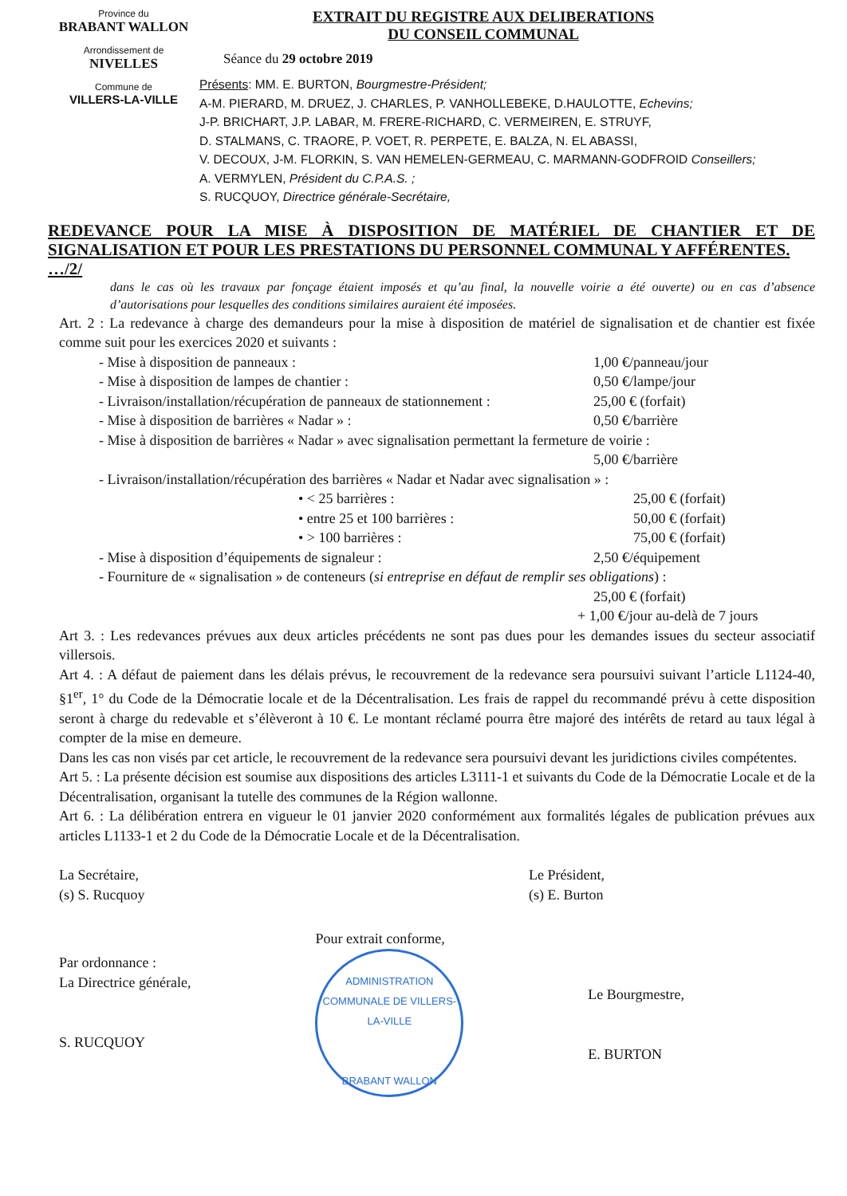Province du
BRABANT WALLON
Arrondissement de
NIVELLES
Commune de
VILLERS-LA-VILLE
EXTRAIT DU REGISTRE AUX DELIBERATIONS
DU CONSEIL COMMUNAL
Séance du 29 octobre 2019
Présents: MM. E. BURTON, Bourgmestre-Président;
A-M. PIERARD, M. DRUEZ, J. CHARLES, P. VANHOLLEBEKE, D.HAULOTTE, Echevins;
J-P. BRICHART, J.P. LABAR, M. FRERE-RICHARD, C. VERMEIREN, E. STRUYF,
D. STALMANS, C. TRAORE, P. VOET, R. PERPETE, E. BALZA, N. EL ABASSI,
V. DECOUX, J-M. FLORKIN, S. VAN HEMELEN-GERMEAU, C. MARMANN-GODFROID Conseillers;
A. VERMYLEN, Président du C.P.A.S. ;
S. RUCQUOY, Directrice générale-Secrétaire,
REDEVANCE POUR LA MISE À DISPOSITION DE MATÉRIEL DE CHANTIER ET DE SIGNALISATION ET POUR LES PRESTATIONS DU PERSONNEL COMMUNAL Y AFFÉRENTES.
…/2/
dans le cas où les travaux par fonçage étaient imposés et qu’au final, la nouvelle voirie a été ouverte) ou en cas d’absence d’autorisations pour lesquelles des conditions similaires auraient été imposées.
Art. 2 : La redevance à charge des demandeurs pour la mise à disposition de matériel de signalisation et de chantier est fixée comme suit pour les exercices 2020 et suivants :
- Mise à disposition de panneaux : 1,00 €/panneau/jour
- Mise à disposition de lampes de chantier : 0,50 €/lampe/jour
- Livraison/installation/récupération de panneaux de stationnement : 25,00 € (forfait)
- Mise à disposition de barrières « Nadar » : 0,50 €/barrière
- Mise à disposition de barrières « Nadar » avec signalisation permettant la fermeture de voirie :
5,00 €/barrière
- Livraison/installation/récupération des barrières « Nadar et Nadar avec signalisation » :
• < 25 barrières : 25,00 € (forfait)
• entre 25 et 100 barrières : 50,00 € (forfait)
• > 100 barrières : 75,00 € (forfait)
- Mise à disposition d’équipements de signaleur : 2,50 €/équipement
- Fourniture de « signalisation » de conteneurs (si entreprise en défaut de remplir ses obligations) :
25,00 € (forfait)
+ 1,00 €/jour au-delà de 7 jours
Art 3. : Les redevances prévues aux deux articles précédents ne sont pas dues pour les demandes issues du secteur associatif villersois.
Art 4. : A défaut de paiement dans les délais prévus, le recouvrement de la redevance sera poursuivi suivant l’article L1124-40, §1<sup>er</sup>, 1° du Code de la Démocratie locale et de la Décentralisation. Les frais de rappel du recommandé prévu à cette disposition seront à charge du redevable et s’élèveront à 10 €. Le montant réclamé pourra être majoré des intérêts de retard au taux légal à compter de la mise en demeure.
Dans les cas non visés par cet article, le recouvrement de la redevance sera poursuivi devant les juridictions civiles compétentes.
Art 5. : La présente décision est soumise aux dispositions des articles L3111-1 et suivants du Code de la Démocratie Locale et de la Décentralisation, organisant la tutelle des communes de la Région wallonne.
Art 6. : La délibération entrera en vigueur le 01 janvier 2020 conformément aux formalités légales de publication prévues aux articles L1133-1 et 2 du Code de la Démocratie Locale et de la Décentralisation.
La Secrétaire,
(s) S. Rucquoy
Le Président,
(s) E. Burton
Par ordonnance :
La Directrice générale,
S. RUCQUOY
Pour extrait conforme,
ADMINISTRATION COMMUNALE DE VILLERS-LA-VILLE
BRABANT WALLON
Le Bourgmestre,
E. BURTON